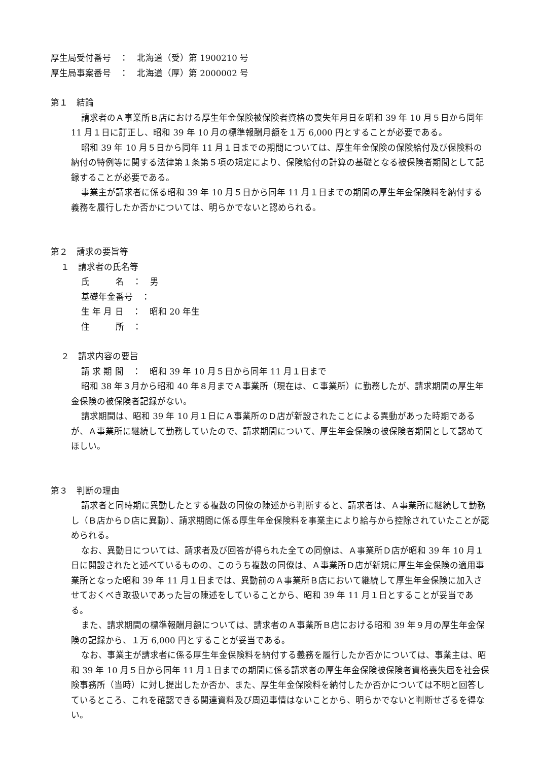厚生局受付番号　：　北海道（受）第 1900210 号
厚生局事案番号　：　北海道（厚）第 2000002 号
第１　結論
請求者のＡ事業所Ｂ店における厚生年金保険被保険者資格の喪失年月日を昭和 39 年 10 月５日から同年 11 月１日に訂正し、昭和 39 年 10 月の標準報酬月額を１万 6,000 円とすることが必要である。
昭和 39 年 10 月５日から同年 11 月１日までの期間については、厚生年金保険の保険給付及び保険料の納付の特例等に関する法律第１条第５項の規定により、保険給付の計算の基礎となる被保険者期間として記録することが必要である。
事業主が請求者に係る昭和 39 年 10 月５日から同年 11 月１日までの期間の厚生年金保険料を納付する義務を履行したか否かについては、明らかでないと認められる。
第２　請求の要旨等
１　請求者の氏名等
氏　　　名　：　男
基礎年金番号　：
生 年 月 日　：　昭和 20 年生
住　　　所　：
２　請求内容の要旨
請 求 期 間　：　昭和 39 年 10 月５日から同年 11 月１日まで
昭和 38 年３月から昭和 40 年８月までＡ事業所（現在は、Ｃ事業所）に勤務したが、請求期間の厚生年金保険の被保険者記録がない。
請求期間は、昭和 39 年 10 月１日にＡ事業所のＤ店が新設されたことによる異動があった時期であるが、Ａ事業所に継続して勤務していたので、請求期間について、厚生年金保険の被保険者期間として認めてほしい。
第３　判断の理由
請求者と同時期に異動したとする複数の同僚の陳述から判断すると、請求者は、Ａ事業所に継続して勤務し（Ｂ店からＤ店に異動）、請求期間に係る厚生年金保険料を事業主により給与から控除されていたことが認められる。
なお、異動日については、請求者及び回答が得られた全ての同僚は、Ａ事業所Ｄ店が昭和 39 年 10 月１日に開設されたと述べているものの、このうち複数の同僚は、Ａ事業所Ｄ店が新規に厚生年金保険の適用事業所となった昭和 39 年 11 月１日までは、異動前のＡ事業所Ｂ店において継続して厚生年金保険に加入させておくべき取扱いであった旨の陳述をしていることから、昭和 39 年 11 月１日とすることが妥当である。
また、請求期間の標準報酬月額については、請求者のＡ事業所Ｂ店における昭和 39 年９月の厚生年金保険の記録から、１万 6,000 円とすることが妥当である。
なお、事業主が請求者に係る厚生年金保険料を納付する義務を履行したか否かについては、事業主は、昭和 39 年 10 月５日から同年 11 月１日までの期間に係る請求者の厚生年金保険被保険者資格喪失届を社会保険事務所（当時）に対し提出したか否か、また、厚生年金保険料を納付したか否かについては不明と回答しているところ、これを確認できる関連資料及び周辺事情はないことから、明らかでないと判断せざるを得ない。